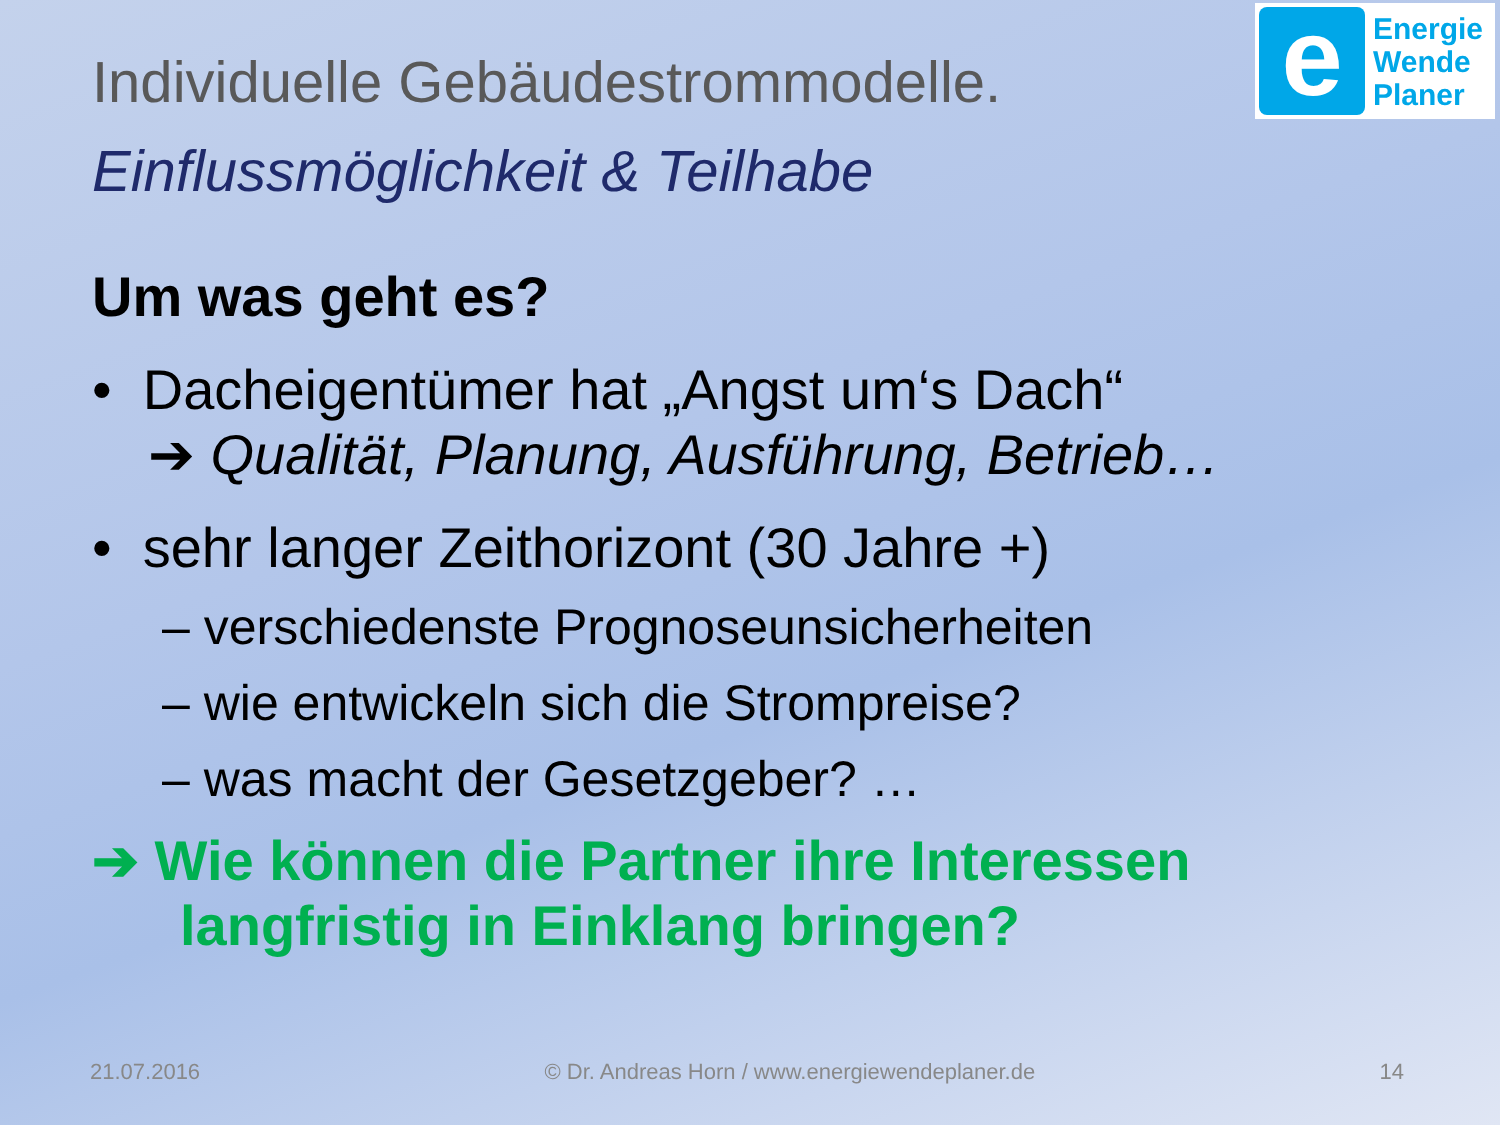e
Energie
Wende
Planer
Individuelle Gebäudestrommodelle.
Einflussmöglichkeit & Teilhabe
Um was geht es?
• Dacheigentümer hat „Angst um‘s Dach“
➔ Qualität, Planung, Ausführung, Betrieb…
• sehr langer Zeithorizont (30 Jahre +)
– verschiedenste Prognoseunsicherheiten
– wie entwickeln sich die Strompreise?
– was macht der Gesetzgeber? …
➔ Wie können die Partner ihre Interessen
langfristig in Einklang bringen?
21.07.2016 © Dr. Andreas Horn / www.energiewendeplaner.de 14